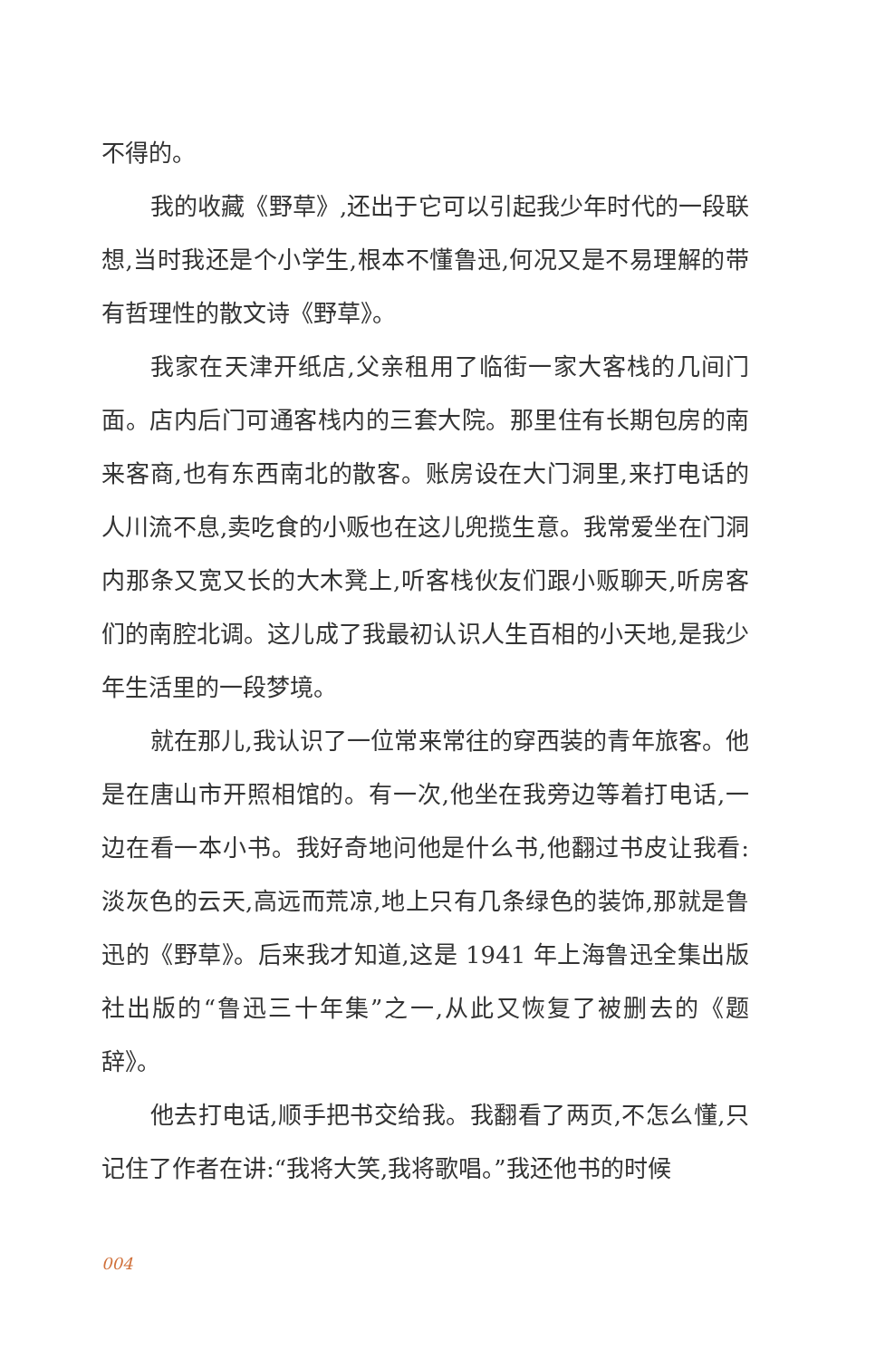不得的。
我的收藏《野草》,还出于它可以引起我少年时代的一段联想,当时我还是个小学生,根本不懂鲁迅,何况又是不易理解的带有哲理性的散文诗《野草》。
我家在天津开纸店,父亲租用了临街一家大客栈的几间门面。店内后门可通客栈内的三套大院。那里住有长期包房的南来客商,也有东西南北的散客。账房设在大门洞里,来打电话的人川流不息,卖吃食的小贩也在这儿兜揽生意。我常爱坐在门洞内那条又宽又长的大木凳上,听客栈伙友们跟小贩聊天,听房客们的南腔北调。这儿成了我最初认识人生百相的小天地,是我少年生活里的一段梦境。
就在那儿,我认识了一位常来常往的穿西装的青年旅客。他是在唐山市开照相馆的。有一次,他坐在我旁边等着打电话,一边在看一本小书。我好奇地问他是什么书,他翻过书皮让我看:淡灰色的云天,高远而荒凉,地上只有几条绿色的装饰,那就是鲁迅的《野草》。后来我才知道,这是 1941 年上海鲁迅全集出版社出版的“鲁迅三十年集”之一,从此又恢复了被删去的《题辞》。
他去打电话,顺手把书交给我。我翻看了两页,不怎么懂,只记住了作者在讲:“我将大笑,我将歌唱。”我还他书的时候
004